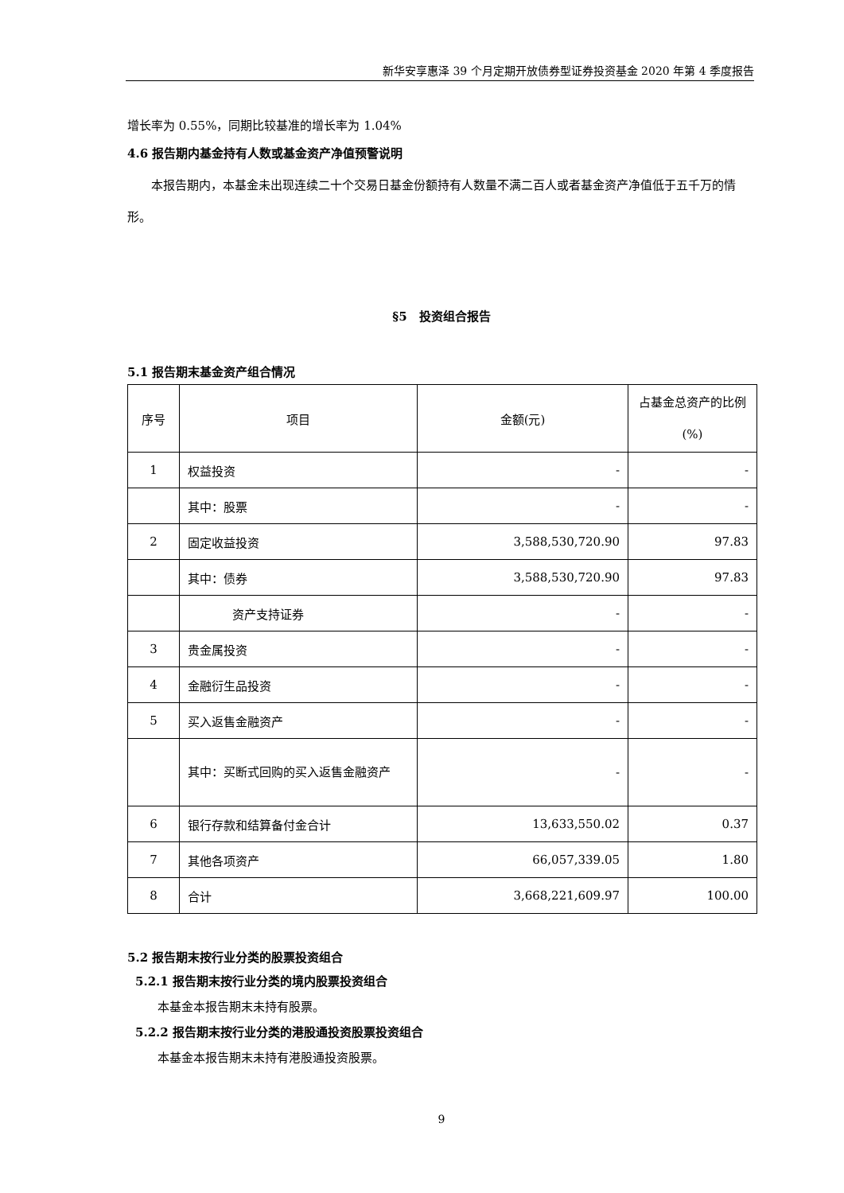新华安享惠泽 39 个月定期开放债券型证券投资基金 2020 年第 4 季度报告
增长率为 0.55%，同期比较基准的增长率为 1.04%
4.6 报告期内基金持有人数或基金资产净值预警说明
本报告期内，本基金未出现连续二十个交易日基金份额持有人数量不满二百人或者基金资产净值低于五千万的情形。
§5　投资组合报告
5.1 报告期末基金资产组合情况
| 序号 | 项目 | 金额(元) | 占基金总资产的比例(%) |
| 1 | 权益投资 | - | - |
| | 其中：股票 | - | - |
| 2 | 固定收益投资 | 3,588,530,720.90 | 97.83 |
| | 其中：债券 | 3,588,530,720.90 | 97.83 |
| | 资产支持证券 | - | - |
| 3 | 贵金属投资 | - | - |
| 4 | 金融衍生品投资 | - | - |
| 5 | 买入返售金融资产 | - | - |
| | 其中：买断式回购的买入返售金融资产 | - | - |
| 6 | 银行存款和结算备付金合计 | 13,633,550.02 | 0.37 |
| 7 | 其他各项资产 | 66,057,339.05 | 1.80 |
| 8 | 合计 | 3,668,221,609.97 | 100.00 |
5.2 报告期末按行业分类的股票投资组合
5.2.1 报告期末按行业分类的境内股票投资组合
本基金本报告期末未持有股票。
5.2.2 报告期末按行业分类的港股通投资股票投资组合
本基金本报告期末未持有港股通投资股票。
9